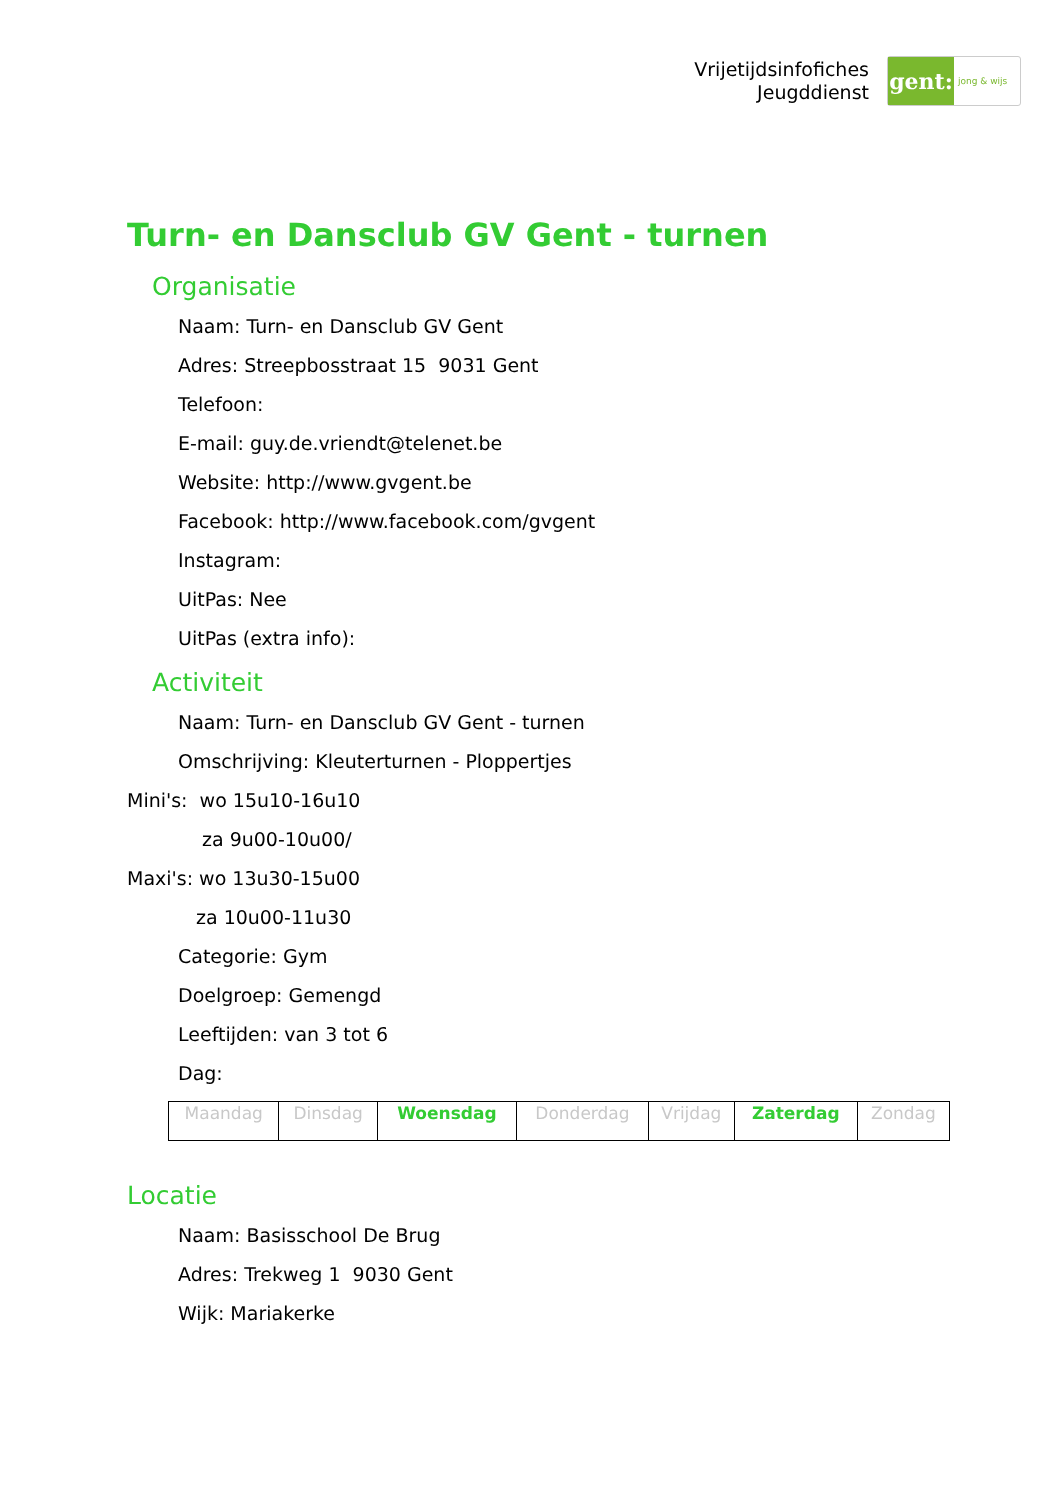Vrijetijdsinfofiches
Jeugddienst
gent:
jong & wijs
Turn- en Dansclub GV Gent - turnen
Organisatie
Naam: Turn- en Dansclub GV Gent
Adres: Streepbosstraat 15 9031 Gent
Telefoon:
E-mail: guy.de.vriendt@telenet.be
Website: http://www.gvgent.be
Facebook: http://www.facebook.com/gvgent
Instagram:
UitPas: Nee
UitPas (extra info):
Activiteit
Naam: Turn- en Dansclub GV Gent - turnen
Omschrijving: Kleuterturnen - Ploppertjes
Mini's: wo 15u10-16u10
za 9u00-10u00/
Maxi's: wo 13u30-15u00
za 10u00-11u30
Categorie: Gym
Doelgroep: Gemengd
Leeftijden: van 3 tot 6
Dag:
| Maandag | Dinsdag | Woensdag | Donderdag | Vrijdag | Zaterdag | Zondag |
Locatie
Naam: Basisschool De Brug
Adres: Trekweg 1 9030 Gent
Wijk: Mariakerke